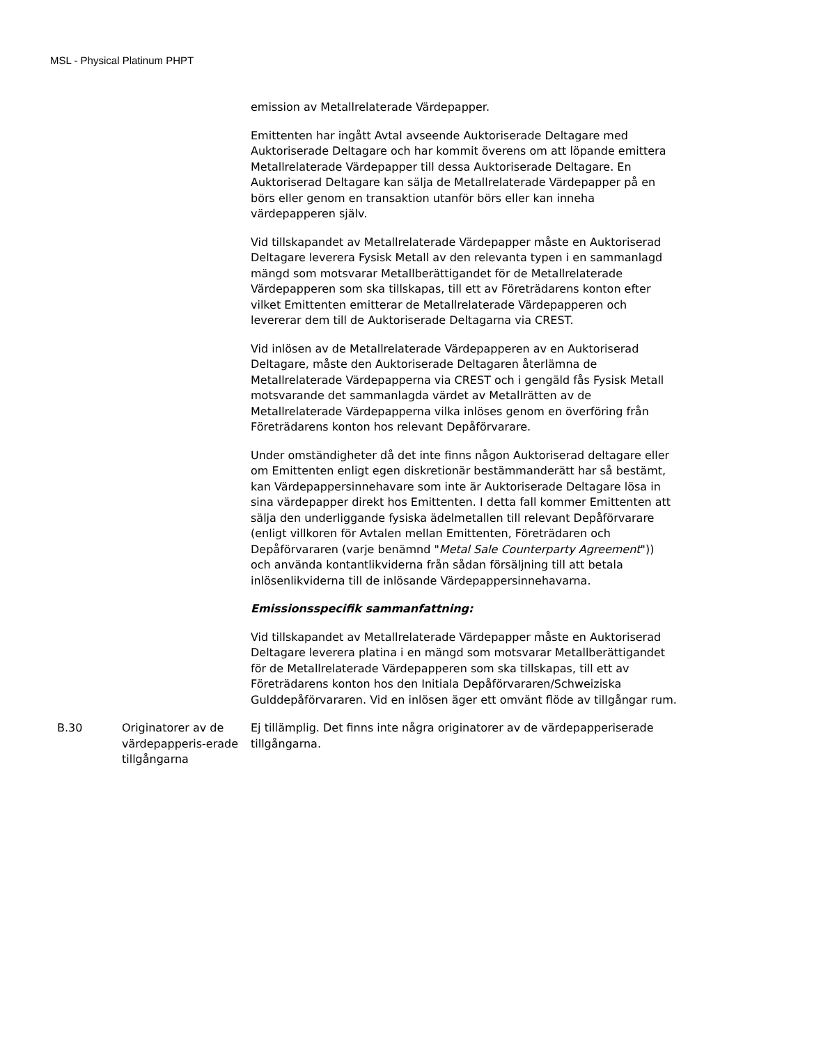MSL - Physical Platinum PHPT
| | | emission av Metallrelaterade Värdepapper. Emittenten har ingått Avtal avseende Auktoriserade Deltagare med Auktoriserade Deltagare och har kommit överens om att löpande emittera Metallrelaterade Värdepapper till dessa Auktoriserade Deltagare. En Auktoriserad Deltagare kan sälja de Metallrelaterade Värdepapper på en börs eller genom en transaktion utanför börs eller kan inneha värdepapperen själv. Vid tillskapandet av Metallrelaterade Värdepapper måste en Auktoriserad Deltagare leverera Fysisk Metall av den relevanta typen i en sammanlagd mängd som motsvarar Metallberättigandet för de Metallrelaterade Värdepapperen som ska tillskapas, till ett av Företrädarens konton efter vilket Emittenten emitterar de Metallrelaterade Värdepapperen och levererar dem till de Auktoriserade Deltagarna via CREST. Vid inlösen av de Metallrelaterade Värdepapperen av en Auktoriserad Deltagare, måste den Auktoriserade Deltagaren återlämna de Metallrelaterade Värdepapperna via CREST och i gengäld fås Fysisk Metall motsvarande det sammanlagda värdet av Metallrätten av de Metallrelaterade Värdepapperna vilka inlöses genom en överföring från Företrädarens konton hos relevant Depåförvarare. Under omständigheter då det inte finns någon Auktoriserad deltagare eller om Emittenten enligt egen diskretionär bestämmanderätt har så bestämt, kan Värdepappersinnehavare som inte är Auktoriserade Deltagare lösa in sina värdepapper direkt hos Emittenten. I detta fall kommer Emittenten att sälja den underliggande fysiska ädelmetallen till relevant Depåförvarare (enligt villkoren för Avtalen mellan Emittenten, Företrädaren och Depåförvararen (varje benämnd " Metal Sale Counterparty Agreement ")) och använda kontantlikviderna från sådan försäljning till att betala inlösenlikviderna till de inlösande Värdepappersinnehavarna. Emissionsspecifik sammanfattning: Vid tillskapandet av Metallrelaterade Värdepapper måste en Auktoriserad Deltagare leverera platina i en mängd som motsvarar Metallberättigandet för de Metallrelaterade Värdepapperen som ska tillskapas, till ett av Företrädarens konton hos den Initiala Depåförvararen/Schweiziska Gulddepåförvararen. Vid en inlösen äger ett omvänt flöde av tillgångar rum. |
| B.30 | Originatorer av de värdepapperis-erade tillgångarna | Ej tillämplig. Det finns inte några originatorer av de värdepapperiserade tillgångarna. |